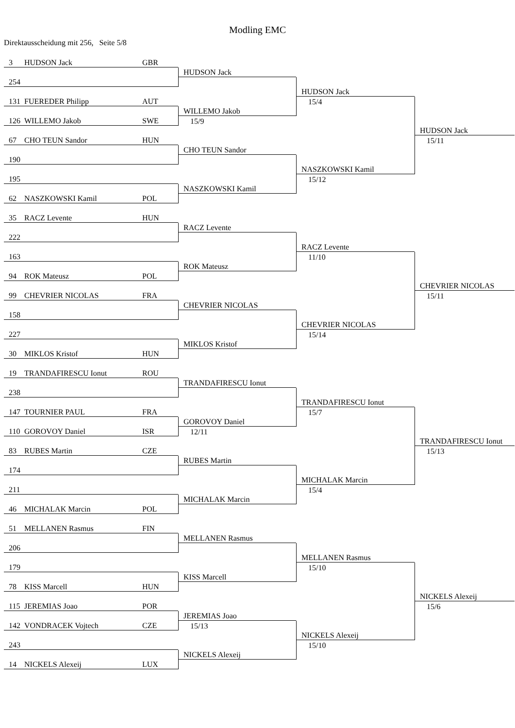Modling EMC
Direktausscheidung mit 256, Seite 5/8
3 HUDSON Jack GBR
HUDSON Jack
254
HUDSON Jack
15/4
131 FUEREDER Philipp AUT
HUDSON Jack
15/11
WILLEMO Jakob
15/9
126 WILLEMO Jakob SWE
67 CHO TEUN Sandor HUN
CHO TEUN Sandor
190
NASZKOWSKI Kamil
15/12
195
NASZKOWSKI Kamil
62 NASZKOWSKI Kamil POL
35 RACZ Levente HUN
RACZ Levente
222
RACZ Levente
11/10
163
CHEVRIER NICOLAS
15/11
ROK Mateusz
94 ROK Mateusz POL
99 CHEVRIER NICOLAS FRA
CHEVRIER NICOLAS
158
CHEVRIER NICOLAS
15/14
227
MIKLOS Kristof
30 MIKLOS Kristof HUN
19 TRANDAFIRESCU Ionut ROU
TRANDAFIRESCU Ionut
238
TRANDAFIRESCU Ionut
15/7
147 TOURNIER PAUL FRA
TRANDAFIRESCU Ionut
15/13
GOROVOY Daniel
12/11
110 GOROVOY Daniel ISR
83 RUBES Martin CZE
RUBES Martin
174
MICHALAK Marcin
15/4
211
MICHALAK Marcin
46 MICHALAK Marcin POL
51 MELLANEN Rasmus FIN
MELLANEN Rasmus
206
MELLANEN Rasmus
15/10
179
NICKELS Alexeij
15/6
KISS Marcell
78 KISS Marcell HUN
115 JEREMIAS Joao POR
JEREMIAS Joao
15/13
142 VONDRACEK Vojtech CZE
NICKELS Alexeij
15/10
243
NICKELS Alexeij
14 NICKELS Alexeij LUX